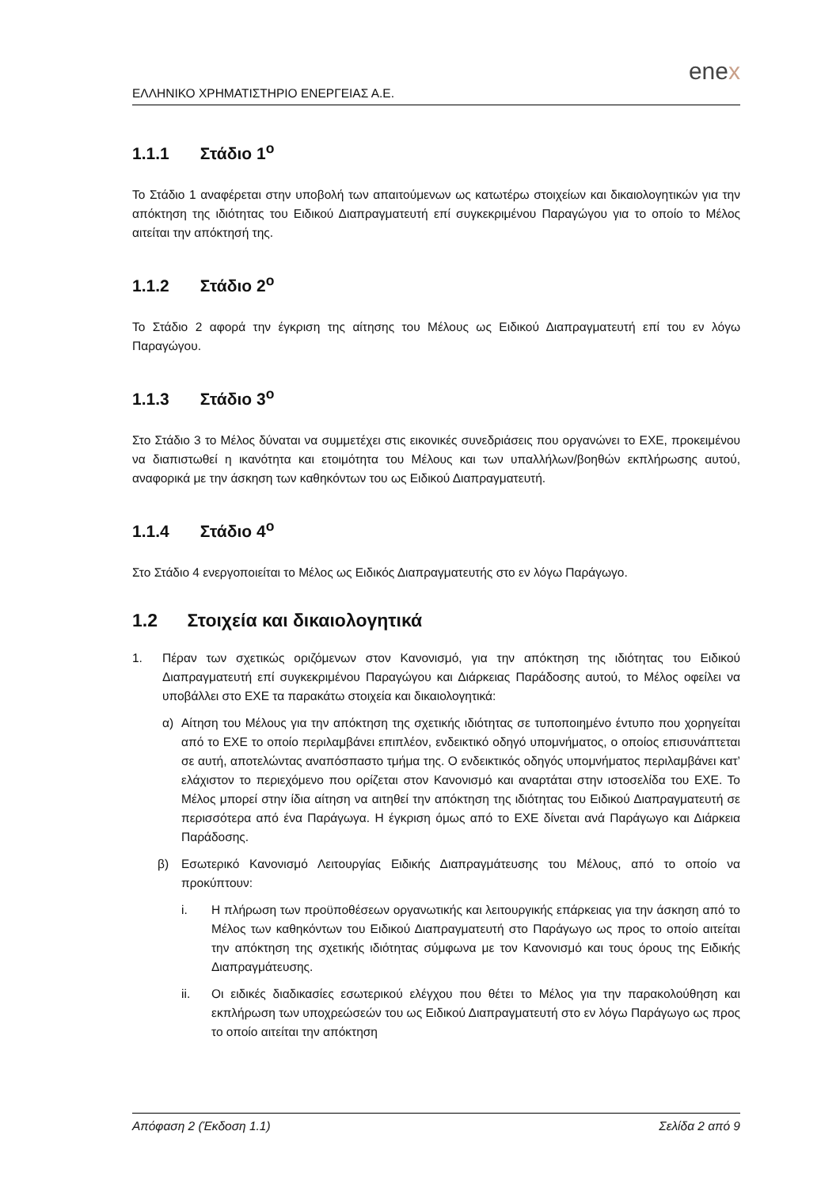ΕΛΛΗΝΙΚΟ ΧΡΗΜΑΤΙΣΤΗΡΙΟ ΕΝΕΡΓΕΙΑΣ Α.Ε.
enex
1.1.1 Στάδιο 1<sup>ο</sup>
Το Στάδιο 1 αναφέρεται στην υποβολή των απαιτούμενων ως κατωτέρω στοιχείων και δικαιολογητικών για την απόκτηση της ιδιότητας του Ειδικού Διαπραγματευτή επί συγκεκριμένου Παραγώγου για το οποίο το Μέλος αιτείται την απόκτησή της.
1.1.2 Στάδιο 2<sup>ο</sup>
Το Στάδιο 2 αφορά την έγκριση της αίτησης του Μέλους ως Ειδικού Διαπραγματευτή επί του εν λόγω Παραγώγου.
1.1.3 Στάδιο 3<sup>ο</sup>
Στο Στάδιο 3 το Μέλος δύναται να συμμετέχει στις εικονικές συνεδριάσεις που οργανώνει το ΕΧΕ, προκειμένου να διαπιστωθεί η ικανότητα και ετοιμότητα του Μέλους και των υπαλλήλων/βοηθών εκπλήρωσης αυτού, αναφορικά με την άσκηση των καθηκόντων του ως Ειδικού Διαπραγματευτή.
1.1.4 Στάδιο 4<sup>ο</sup>
Στο Στάδιο 4 ενεργοποιείται το Μέλος ως Ειδικός Διαπραγματευτής στο εν λόγω Παράγωγο.
1.2 Στοιχεία και δικαιολογητικά
1. Πέραν των σχετικώς οριζόμενων στον Κανονισμό, για την απόκτηση της ιδιότητας του Ειδικού Διαπραγματευτή επί συγκεκριμένου Παραγώγου και Διάρκειας Παράδοσης αυτού, το Μέλος οφείλει να υποβάλλει στο ΕΧΕ τα παρακάτω στοιχεία και δικαιολογητικά:
α) Αίτηση του Μέλους για την απόκτηση της σχετικής ιδιότητας σε τυποποιημένο έντυπο που χορηγείται από το ΕΧΕ το οποίο περιλαμβάνει επιπλέον, ενδεικτικό οδηγό υπομνήματος, ο οποίος επισυνάπτεται σε αυτή, αποτελώντας αναπόσπαστο τμήμα της. Ο ενδεικτικός οδηγός υπομνήματος περιλαμβάνει κατ’ ελάχιστον το περιεχόμενο που ορίζεται στον Κανονισμό και αναρτάται στην ιστοσελίδα του ΕΧΕ. Το Μέλος μπορεί στην ίδια αίτηση να αιτηθεί την απόκτηση της ιδιότητας του Ειδικού Διαπραγματευτή σε περισσότερα από ένα Παράγωγα. Η έγκριση όμως από το ΕΧΕ δίνεται ανά Παράγωγο και Διάρκεια Παράδοσης.
β) Εσωτερικό Κανονισμό Λειτουργίας Ειδικής Διαπραγμάτευσης του Μέλους, από το οποίο να προκύπτουν:
i. Η πλήρωση των προϋποθέσεων οργανωτικής και λειτουργικής επάρκειας για την άσκηση από το Μέλος των καθηκόντων του Ειδικού Διαπραγματευτή στο Παράγωγο ως προς το οποίο αιτείται την απόκτηση της σχετικής ιδιότητας σύμφωνα με τον Κανονισμό και τους όρους της Ειδικής Διαπραγμάτευσης.
ii. Οι ειδικές διαδικασίες εσωτερικού ελέγχου που θέτει το Μέλος για την παρακολούθηση και εκπλήρωση των υποχρεώσεών του ως Ειδικού Διαπραγματευτή στο εν λόγω Παράγωγο ως προς το οποίο αιτείται την απόκτηση
Απόφαση 2 (Έκδοση 1.1) Σελίδα 2 από 9